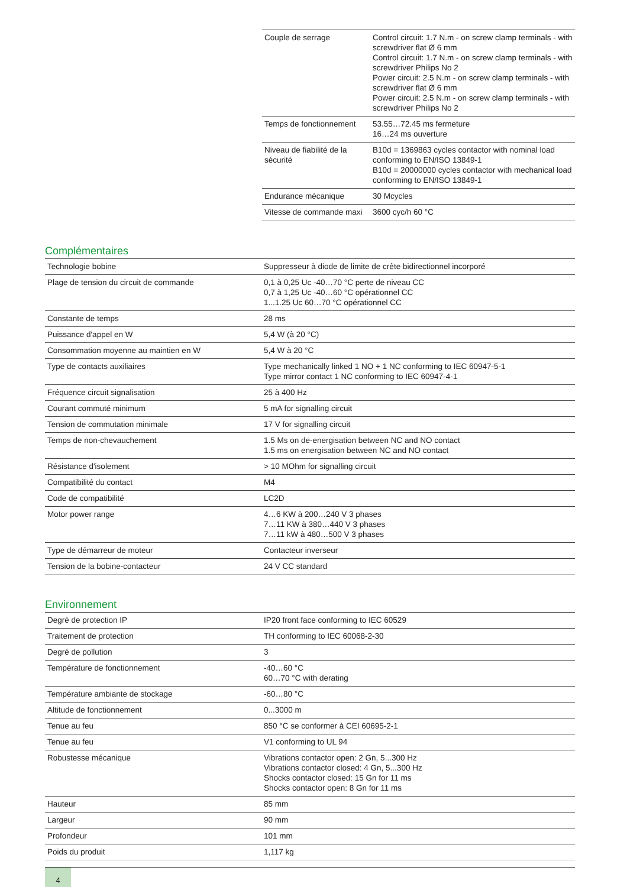| Couple de serrage | Control circuit: 1.7 N.m - on screw clamp terminals - with screwdriver flat Ø 6 mm Control circuit: 1.7 N.m - on screw clamp terminals - with screwdriver Philips No 2 Power circuit: 2.5 N.m - on screw clamp terminals - with screwdriver flat Ø 6 mm Power circuit: 2.5 N.m - on screw clamp terminals - with screwdriver Philips No 2 |
| Temps de fonctionnement | 53.55…72.45 ms fermeture 16…24 ms ouverture |
| Niveau de fiabilité de la sécurité | B10d = 1369863 cycles contactor with nominal load conforming to EN/ISO 13849-1 B10d = 20000000 cycles contactor with mechanical load conforming to EN/ISO 13849-1 |
| Endurance mécanique | 30 Mcycles |
| Vitesse de commande maxi | 3600 cyc/h 60 °C |
Complémentaires
| Technologie bobine | Suppresseur à diode de limite de crête bidirectionnel incorporé |
| Plage de tension du circuit de commande | 0,1 à 0,25 Uc -40…70 °C perte de niveau CC 0,7 à 1,25 Uc -40…60 °C opérationnel CC 1...1.25 Uc 60…70 °C opérationnel CC |
| Constante de temps | 28 ms |
| Puissance d'appel en W | 5,4 W (à 20 °C) |
| Consommation moyenne au maintien en W | 5,4 W à 20 °C |
| Type de contacts auxiliaires | Type mechanically linked 1 NO + 1 NC conforming to IEC 60947-5-1 Type mirror contact 1 NC conforming to IEC 60947-4-1 |
| Fréquence circuit signalisation | 25 à 400 Hz |
| Courant commuté minimum | 5 mA for signalling circuit |
| Tension de commutation minimale | 17 V for signalling circuit |
| Temps de non-chevauchement | 1.5 Ms on de-energisation between NC and NO contact 1.5 ms on energisation between NC and NO contact |
| Résistance d'isolement | > 10 MOhm for signalling circuit |
| Compatibilité du contact | M4 |
| Code de compatibilité | LC2D |
| Motor power range | 4…6 KW à 200…240 V 3 phases 7…11 KW à 380…440 V 3 phases 7…11 kW à 480…500 V 3 phases |
| Type de démarreur de moteur | Contacteur inverseur |
| Tension de la bobine-contacteur | 24 V CC standard |
Environnement
| Degré de protection IP | IP20 front face conforming to IEC 60529 |
| Traitement de protection | TH conforming to IEC 60068-2-30 |
| Degré de pollution | 3 |
| Température de fonctionnement | -40…60 °C 60…70 °C with derating |
| Température ambiante de stockage | -60…80 °C |
| Altitude de fonctionnement | 0...3000 m |
| Tenue au feu | 850 °C se conformer à CEI 60695-2-1 |
| Tenue au feu | V1 conforming to UL 94 |
| Robustesse mécanique | Vibrations contactor open: 2 Gn, 5...300 Hz Vibrations contactor closed: 4 Gn, 5...300 Hz Shocks contactor closed: 15 Gn for 11 ms Shocks contactor open: 8 Gn for 11 ms |
| Hauteur | 85 mm |
| Largeur | 90 mm |
| Profondeur | 101 mm |
| Poids du produit | 1,117 kg |
4